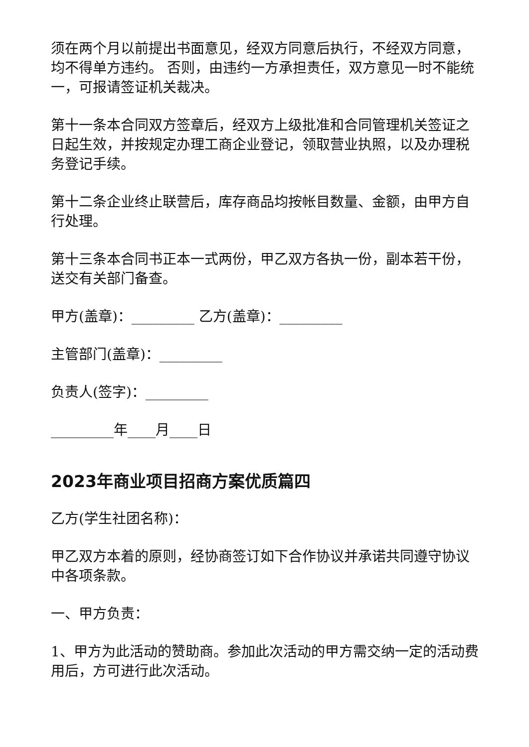须在两个月以前提出书面意见，经双方同意后执行，不经双方同意，均不得单方违约。 否则，由违约一方承担责任，双方意见一时不能统一，可报请签证机关裁决。
第十一条本合同双方签章后，经双方上级批准和合同管理机关签证之日起生效，并按规定办理工商企业登记，领取营业执照，以及办理税务登记手续。
第十二条企业终止联营后，库存商品均按帐目数量、金额，由甲方自行处理。
第十三条本合同书正本一式两份，甲乙双方各执一份，副本若干份，送交有关部门备查。
甲方(盖章)：_________ 乙方(盖章)：_________
主管部门(盖章)：_________
负责人(签字)：_________
_________年____月____日
2023年商业项目招商方案优质篇四
乙方(学生社团名称)：
甲乙双方本着的原则，经协商签订如下合作协议并承诺共同遵守协议中各项条款。
一、甲方负责：
1、甲方为此活动的赞助商。参加此次活动的甲方需交纳一定的活动费用后，方可进行此次活动。